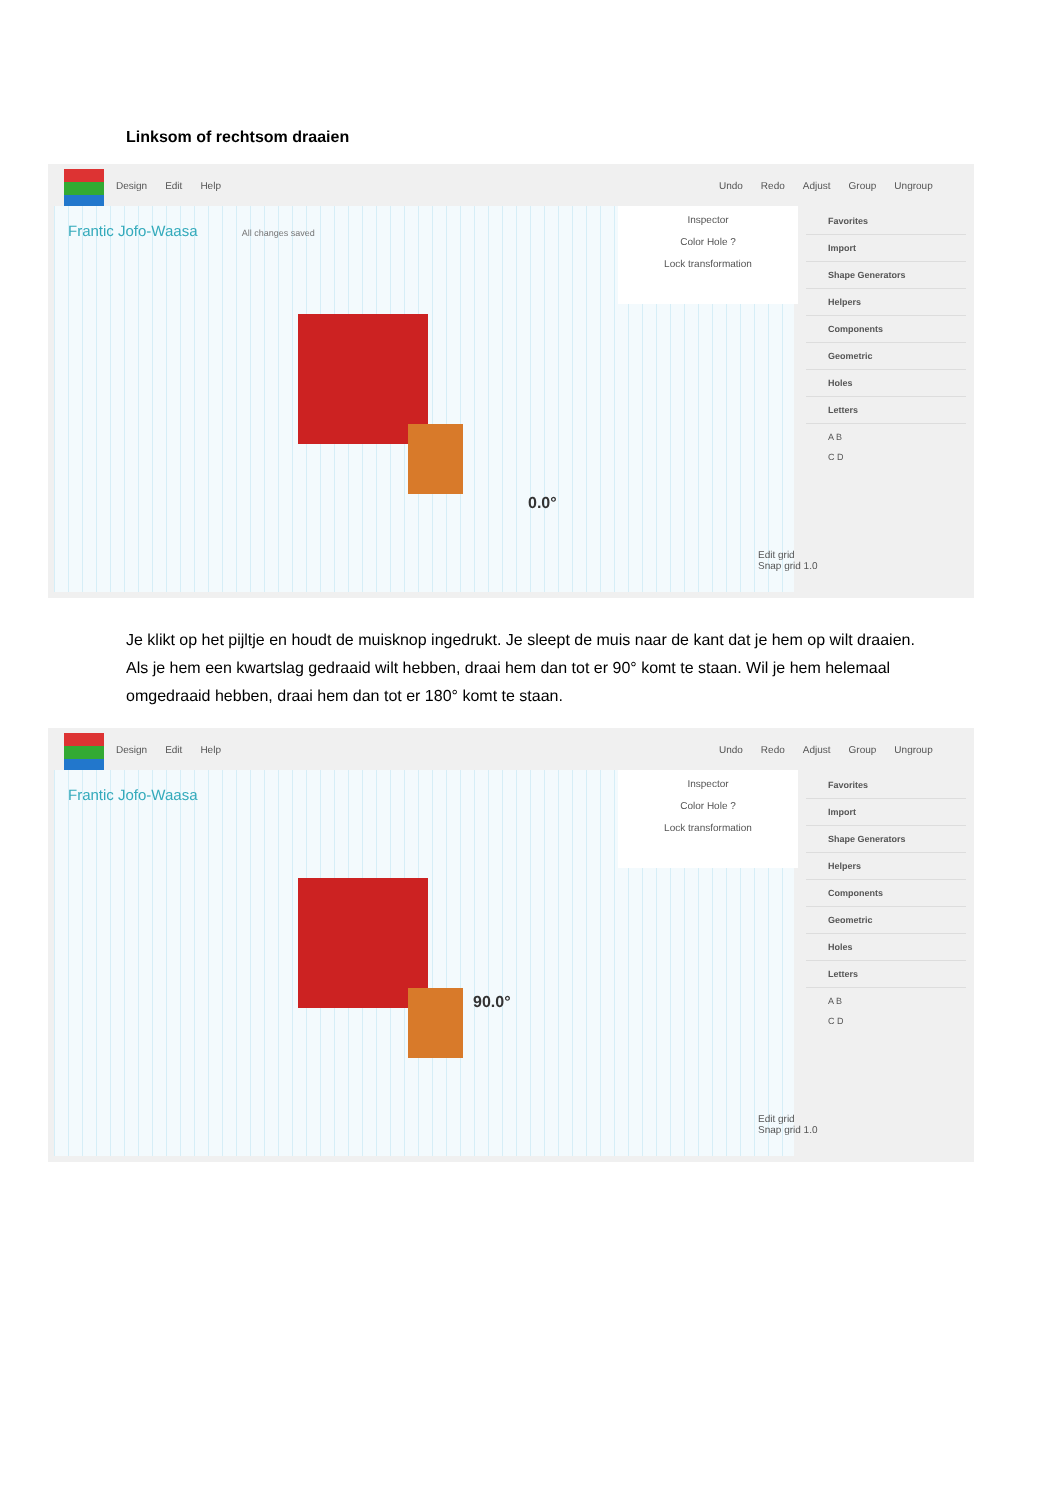Linksom of rechtsom draaien
Design Edit Help Undo Redo Adjust Group Ungroup
Frantic Jofo-Waasa All changes saved
0.0°
Inspector
Color Hole ?
Lock transformation
Favorites
Import
Shape Generators
Helpers
Components
Geometric
Holes
Letters
A B
C D
Edit grid
Snap grid 1.0
Je klikt op het pijltje en houdt de muisknop ingedrukt. Je sleept de muis naar de kant dat je hem op wilt draaien. Als je hem een kwartslag gedraaid wilt hebben, draai hem dan tot er 90° komt te staan. Wil je hem helemaal omgedraaid hebben, draai hem dan tot er 180° komt te staan.
Design Edit Help Undo Redo Adjust Group Ungroup
Frantic Jofo-Waasa
90.0°
Inspector
Color Hole ?
Lock transformation
Favorites
Import
Shape Generators
Helpers
Components
Geometric
Holes
Letters
A B
C D
Edit grid
Snap grid 1.0